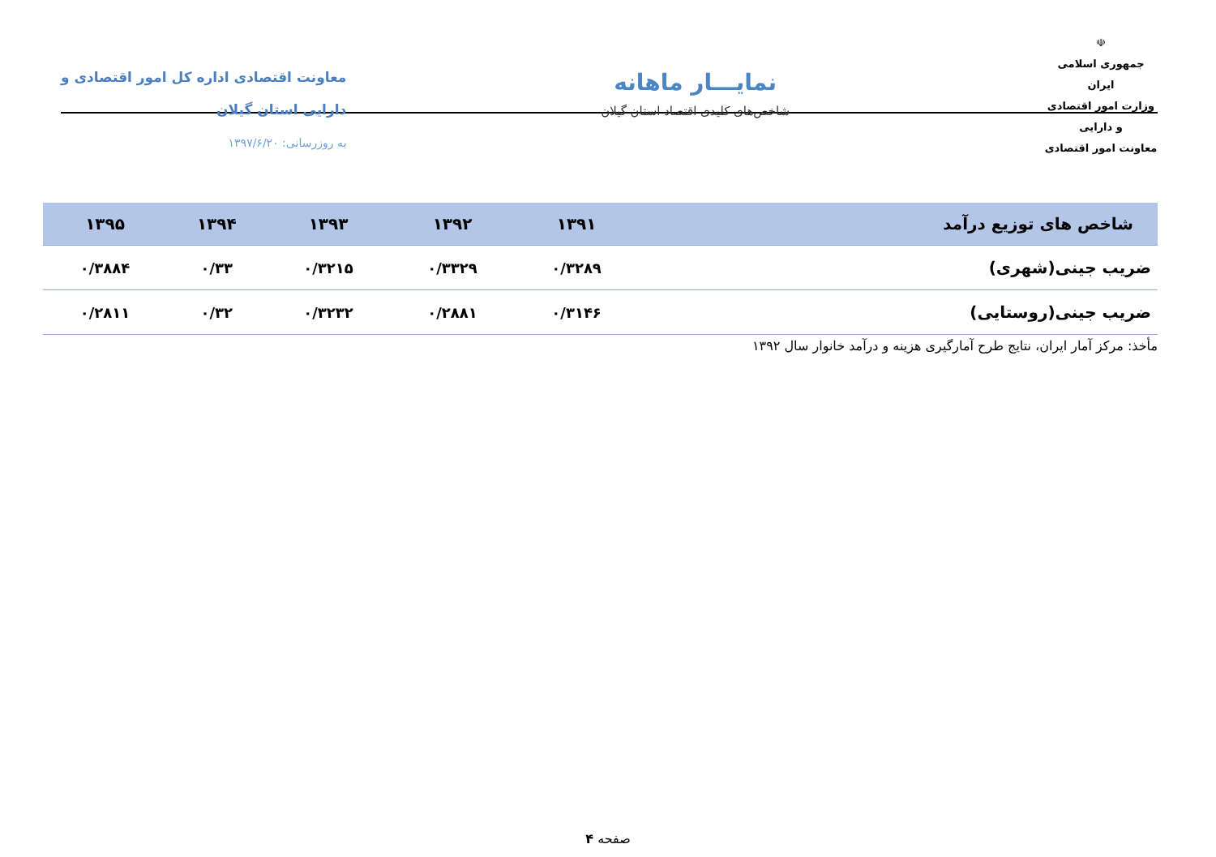☫
جمهوری اسلامی ایران
وزارت امور اقتصادی و دارایی
معاونت امور اقتصادی
نمایـــار ماهانه
شاخص‌های کلیدی اقتصاد استان گیلان
معاونت اقتصادی اداره کل امور اقتصادی و
دارایی استان گیلان
به روزرسانی: ۱۳۹۷/۶/۲۰
| شاخص های توزیع درآمد | ۱۳۹۱ | ۱۳۹۲ | ۱۳۹۳ | ۱۳۹۴ | ۱۳۹۵ |
| --- | --- | --- | --- | --- | --- |
| ضریب جینی(شهری) | ۰/۳۲۸۹ | ۰/۳۳۲۹ | ۰/۳۲۱۵ | ۰/۳۳ | ۰/۳۸۸۴ |
| ضریب جینی(روستایی) | ۰/۳۱۴۶ | ۰/۲۸۸۱ | ۰/۳۲۳۲ | ۰/۳۲ | ۰/۲۸۱۱ |
مأخذ: مرکز آمار ایران، نتایج طرح آمارگیری هزینه و درآمد خانوار سال ۱۳۹۲
صفحه ۴